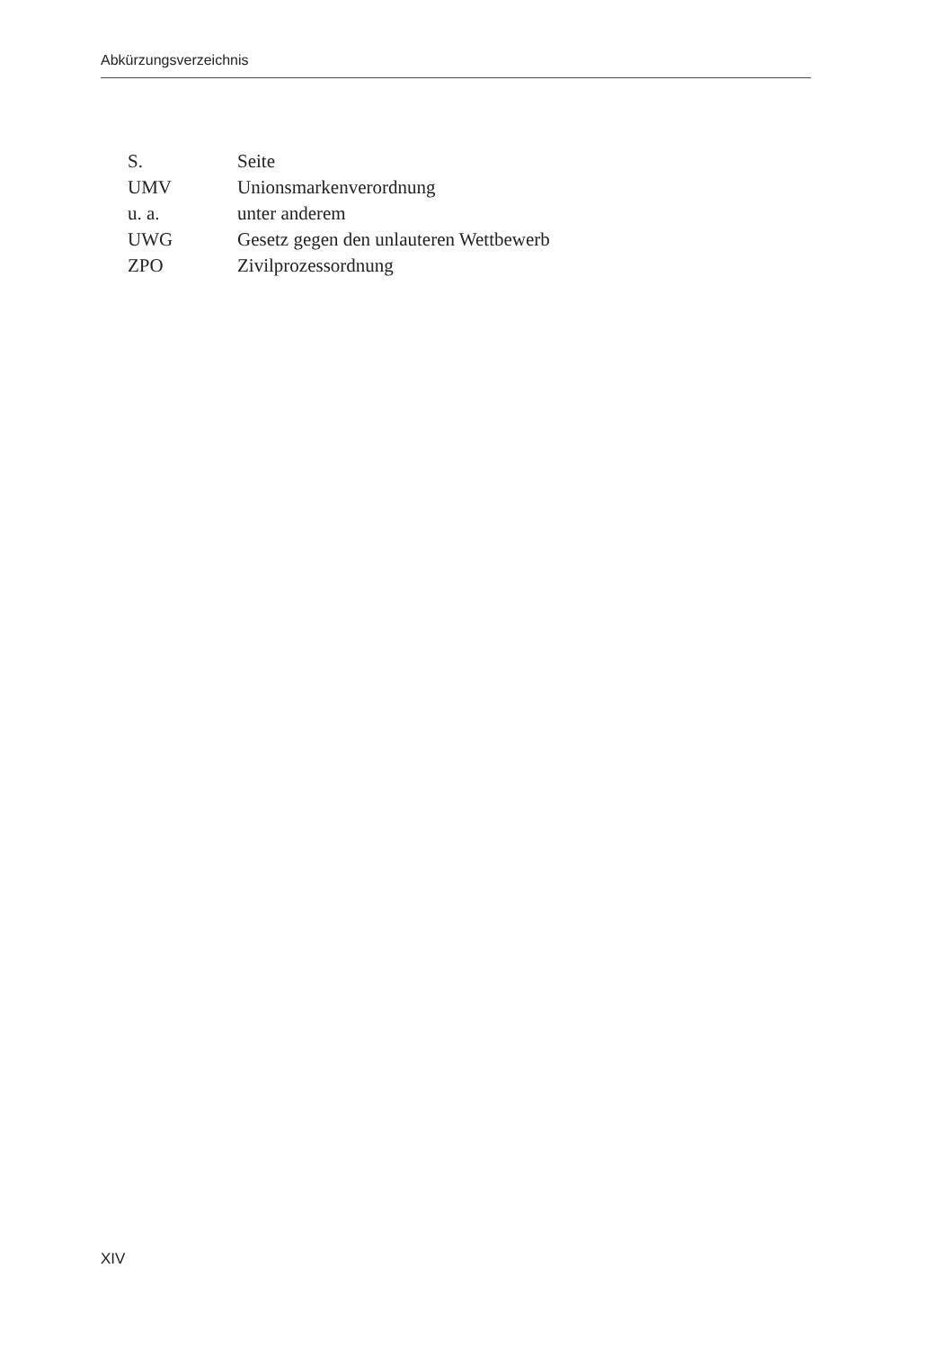Abkürzungsverzeichnis
| S. | Seite |
| UMV | Unionsmarkenverordnung |
| u. a. | unter anderem |
| UWG | Gesetz gegen den unlauteren Wettbewerb |
| ZPO | Zivilprozessordnung |
XIV